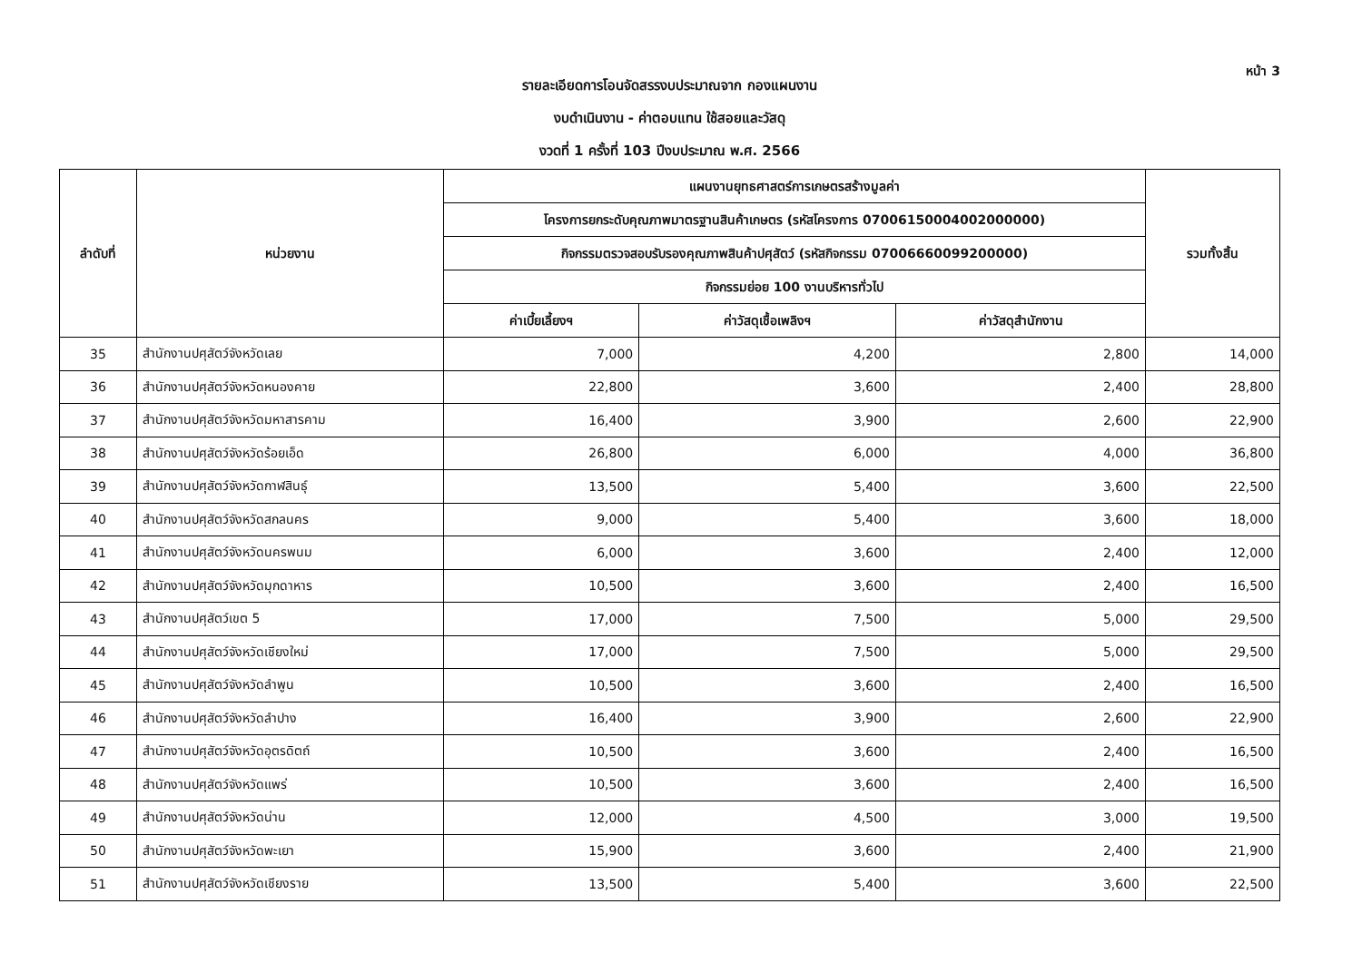หน้า 3
รายละเอียดการโอนจัดสรรงบประมาณจาก กองแผนงาน
งบดำเนินงาน - ค่าตอบแทน ใช้สอยและวัสดุ
งวดที่ 1 ครั้งที่ 103 ปีงบประมาณ พ.ศ. 2566
| ลำดับที่ | หน่วยงาน | แผนงานยุทธศาสตร์การเกษตรสร้างมูลค่า | | | รวมทั้งสิ้น |
| --- | --- | --- | --- | --- | --- |
| | | โครงการยกระดับคุณภาพมาตรฐานสินค้าเกษตร (รหัสโครงการ 07006150004002000000) | | | |
| | | กิจกรรมตรวจสอบรับรองคุณภาพสินค้าปศุสัตว์ (รหัสกิจกรรม 07006660099200000) | | | |
| | | กิจกรรมย่อย 100 งานบริหารทั่วไป | | | |
| | | ค่าเบี้ยเลี้ยงฯ | ค่าวัสดุเชื้อเพลิงฯ | ค่าวัสดุสำนักงาน | |
| 35 | สำนักงานปศุสัตว์จังหวัดเลย | 7,000 | 4,200 | 2,800 | 14,000 |
| 36 | สำนักงานปศุสัตว์จังหวัดหนองคาย | 22,800 | 3,600 | 2,400 | 28,800 |
| 37 | สำนักงานปศุสัตว์จังหวัดมหาสารคาม | 16,400 | 3,900 | 2,600 | 22,900 |
| 38 | สำนักงานปศุสัตว์จังหวัดร้อยเอ็ด | 26,800 | 6,000 | 4,000 | 36,800 |
| 39 | สำนักงานปศุสัตว์จังหวัดกาฬสินธุ์ | 13,500 | 5,400 | 3,600 | 22,500 |
| 40 | สำนักงานปศุสัตว์จังหวัดสกลนคร | 9,000 | 5,400 | 3,600 | 18,000 |
| 41 | สำนักงานปศุสัตว์จังหวัดนครพนม | 6,000 | 3,600 | 2,400 | 12,000 |
| 42 | สำนักงานปศุสัตว์จังหวัดมุกดาหาร | 10,500 | 3,600 | 2,400 | 16,500 |
| 43 | สำนักงานปศุสัตว์เขต 5 | 17,000 | 7,500 | 5,000 | 29,500 |
| 44 | สำนักงานปศุสัตว์จังหวัดเชียงใหม่ | 17,000 | 7,500 | 5,000 | 29,500 |
| 45 | สำนักงานปศุสัตว์จังหวัดลำพูน | 10,500 | 3,600 | 2,400 | 16,500 |
| 46 | สำนักงานปศุสัตว์จังหวัดลำปาง | 16,400 | 3,900 | 2,600 | 22,900 |
| 47 | สำนักงานปศุสัตว์จังหวัดอุตรดิตถ์ | 10,500 | 3,600 | 2,400 | 16,500 |
| 48 | สำนักงานปศุสัตว์จังหวัดแพร่ | 10,500 | 3,600 | 2,400 | 16,500 |
| 49 | สำนักงานปศุสัตว์จังหวัดน่าน | 12,000 | 4,500 | 3,000 | 19,500 |
| 50 | สำนักงานปศุสัตว์จังหวัดพะเยา | 15,900 | 3,600 | 2,400 | 21,900 |
| 51 | สำนักงานปศุสัตว์จังหวัดเชียงราย | 13,500 | 5,400 | 3,600 | 22,500 |